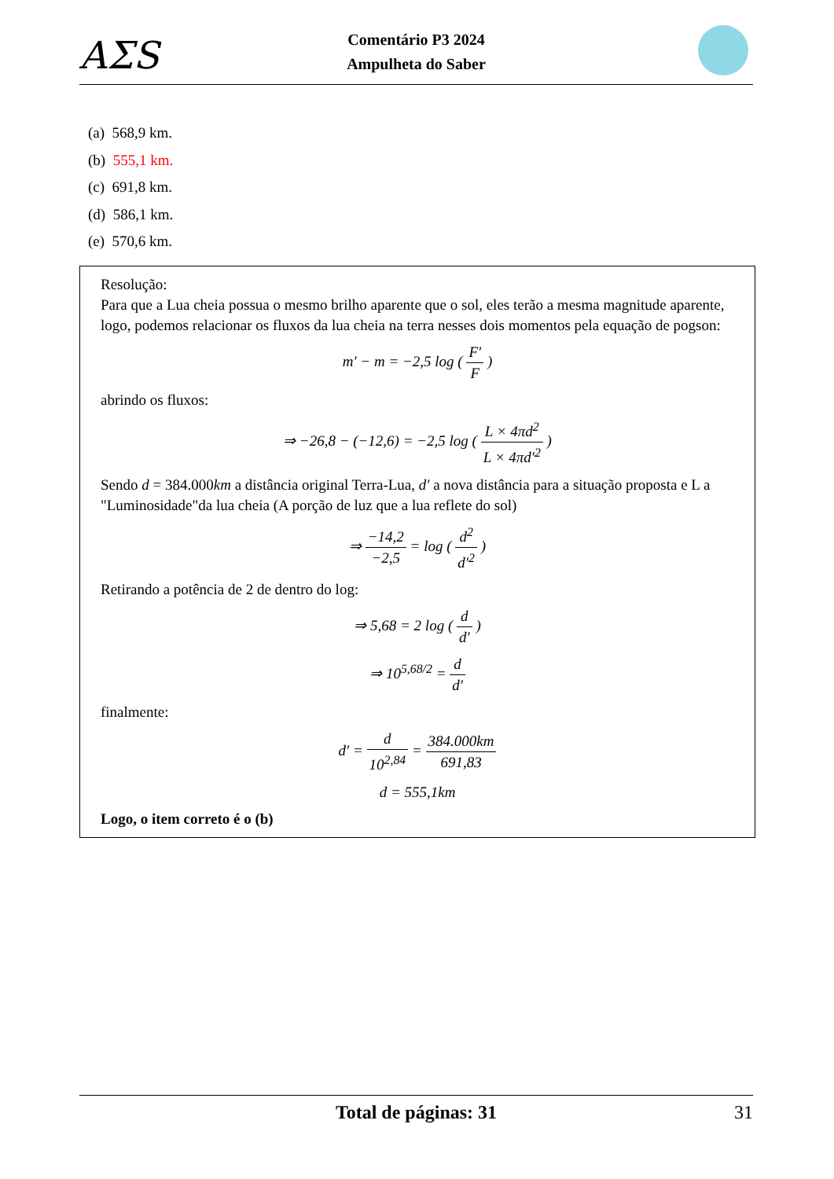AΣS
Comentário P3 2024
Ampulheta do Saber
(a) 568,9 km.
(b) 555,1 km.
(c) 691,8 km.
(d) 586,1 km.
(e) 570,6 km.
Resolução:
Para que a Lua cheia possua o mesmo brilho aparente que o sol, eles terão a mesma magnitude aparente, logo, podemos relacionar os fluxos da lua cheia na terra nesses dois momentos pela equação de pogson:
m′ − m = −2,5 log ( F′ F )
abrindo os fluxos:
⇒ −26,8 − (−12,6) = −2,5 log ( L × 4πd<sup>2</sup> L × 4πd′<sup>2</sup> )
Sendo d = 384.000km a distância original Terra-Lua, d′ a nova distância para a situação proposta e L a "Luminosidade"da lua cheia (A porção de luz que a lua reflete do sol)
⇒ −14,2 −2,5 = log ( d<sup>2</sup> d′<sup>2</sup> )
Retirando a potência de 2 de dentro do log:
⇒ 5,68 = 2 log ( d d′ )
⇒ 10<sup>5,68/2</sup> = d d′
finalmente:
d′ = d 10<sup>2,84</sup> = 384.000km 691,83
d = 555,1km
Logo, o item correto é o (b)
Total de páginas: 31 31